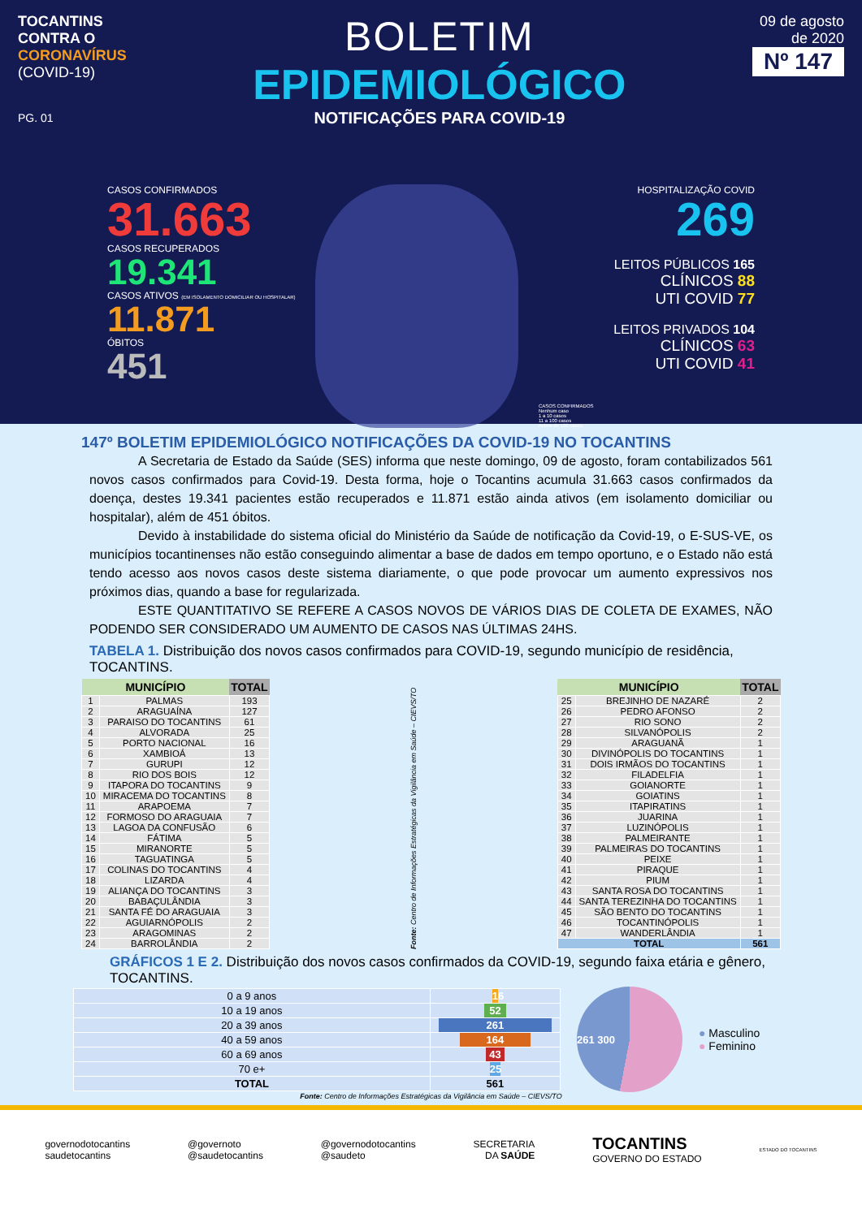TOCANTINS
CONTRA O
CORONAVÍRUS
(COVID-19)
PG. 01
BOLETIM
EPIDEMIOLÓGICO
NOTIFICAÇÕES PARA COVID-19
09 de agosto
de 2020
Nº 147
CASOS CONFIRMADOS
31.663
CASOS RECUPERADOS
19.341
CASOS ATIVOS (EM ISOLAMENTO DOMICILIAR OU HOSPITALAR)
11.871
ÓBITOS
451
CASOS CONFIRMADOS
Nenhum caso
1 a 10 casos
11 a 100 casos
Acima de 100 casos
HOSPITALIZAÇÃO COVID
269
LEITOS PÚBLICOS 165
CLÍNICOS 88
UTI COVID 77
LEITOS PRIVADOS 104
CLÍNICOS 63
UTI COVID 41
147º BOLETIM EPIDEMIOLÓGICO NOTIFICAÇÕES DA COVID-19 NO TOCANTINS
A Secretaria de Estado da Saúde (SES) informa que neste domingo, 09 de agosto, foram contabilizados 561 novos casos confirmados para Covid-19. Desta forma, hoje o Tocantins acumula 31.663 casos confirmados da doença, destes 19.341 pacientes estão recuperados e 11.871 estão ainda ativos (em isolamento domiciliar ou hospitalar), além de 451 óbitos.
Devido à instabilidade do sistema oficial do Ministério da Saúde de notificação da Covid-19, o E-SUS-VE, os municípios tocantinenses não estão conseguindo alimentar a base de dados em tempo oportuno, e o Estado não está tendo acesso aos novos casos deste sistema diariamente, o que pode provocar um aumento expressivos nos próximos dias, quando a base for regularizada.
ESTE QUANTITATIVO SE REFERE A CASOS NOVOS DE VÁRIOS DIAS DE COLETA DE EXAMES, NÃO PODENDO SER CONSIDERADO UM AUMENTO DE CASOS NAS ÚLTIMAS 24HS.
TABELA 1. Distribuição dos novos casos confirmados para COVID-19, segundo município de residência, TOCANTINS.
| MUNICÍPIO | | TOTAL |
| --- | --- | --- |
| 1 | PALMAS | 193 |
| 2 | ARAGUAÍNA | 127 |
| 3 | PARAISO DO TOCANTINS | 61 |
| 4 | ALVORADA | 25 |
| 5 | PORTO NACIONAL | 16 |
| 6 | XAMBIOÁ | 13 |
| 7 | GURUPI | 12 |
| 8 | RIO DOS BOIS | 12 |
| 9 | ITAPORA DO TOCANTINS | 9 |
| 10 | MIRACEMA DO TOCANTINS | 8 |
| 11 | ARAPOEMA | 7 |
| 12 | FORMOSO DO ARAGUAIA | 7 |
| 13 | LAGOA DA CONFUSÃO | 6 |
| 14 | FÁTIMA | 5 |
| 15 | MIRANORTE | 5 |
| 16 | TAGUATINGA | 5 |
| 17 | COLINAS DO TOCANTINS | 4 |
| 18 | LIZARDA | 4 |
| 19 | ALIANÇA DO TOCANTINS | 3 |
| 20 | BABAÇULÂNDIA | 3 |
| 21 | SANTA FÉ DO ARAGUAIA | 3 |
| 22 | AGUIARNÓPOLIS | 2 |
| 23 | ARAGOMINAS | 2 |
| 24 | BARROLÂNDIA | 2 |
Fonte: Centro de Informações Estratégicas da Vigilância em Saúde – CIEVS/TO
| MUNICÍPIO | | TOTAL |
| --- | --- | --- |
| 25 | BREJINHO DE NAZARÉ | 2 |
| 26 | PEDRO AFONSO | 2 |
| 27 | RIO SONO | 2 |
| 28 | SILVANÓPOLIS | 2 |
| 29 | ARAGUANÃ | 1 |
| 30 | DIVINÓPOLIS DO TOCANTINS | 1 |
| 31 | DOIS IRMÃOS DO TOCANTINS | 1 |
| 32 | FILADELFIA | 1 |
| 33 | GOIANORTE | 1 |
| 34 | GOIATINS | 1 |
| 35 | ITAPIRATINS | 1 |
| 36 | JUARINA | 1 |
| 37 | LUZINÓPOLIS | 1 |
| 38 | PALMEIRANTE | 1 |
| 39 | PALMEIRAS DO TOCANTINS | 1 |
| 40 | PEIXE | 1 |
| 41 | PIRAQUE | 1 |
| 42 | PIUM | 1 |
| 43 | SANTA ROSA DO TOCANTINS | 1 |
| 44 | SANTA TEREZINHA DO TOCANTINS | 1 |
| 45 | SÃO BENTO DO TOCANTINS | 1 |
| 46 | TOCANTINÓPOLIS | 1 |
| 47 | WANDERLÂNDIA | 1 |
| TOTAL | | 561 |
GRÁFICOS 1 E 2. Distribuição dos novos casos confirmados da COVID-19, segundo faixa etária e gênero, TOCANTINS.
| 0 a 9 anos | 16 |
| 10 a 19 anos | 52 |
| 20 a 39 anos | 261 |
| 40 a 59 anos | 164 |
| 60 a 69 anos | 43 |
| 70 e+ | 25 |
| TOTAL | 561 |
261 300
● Masculino
● Feminino
Fonte: Centro de Informações Estratégicas da Vigilância em Saúde – CIEVS/TO
governodotocantins
saudetocantins
@governoto
@saudetocantins
@governodotocantins
@saudeto
SECRETARIA
DA SAÚDE
TOCANTINS
GOVERNO DO ESTADO
ESTADO DO TOCANTINS